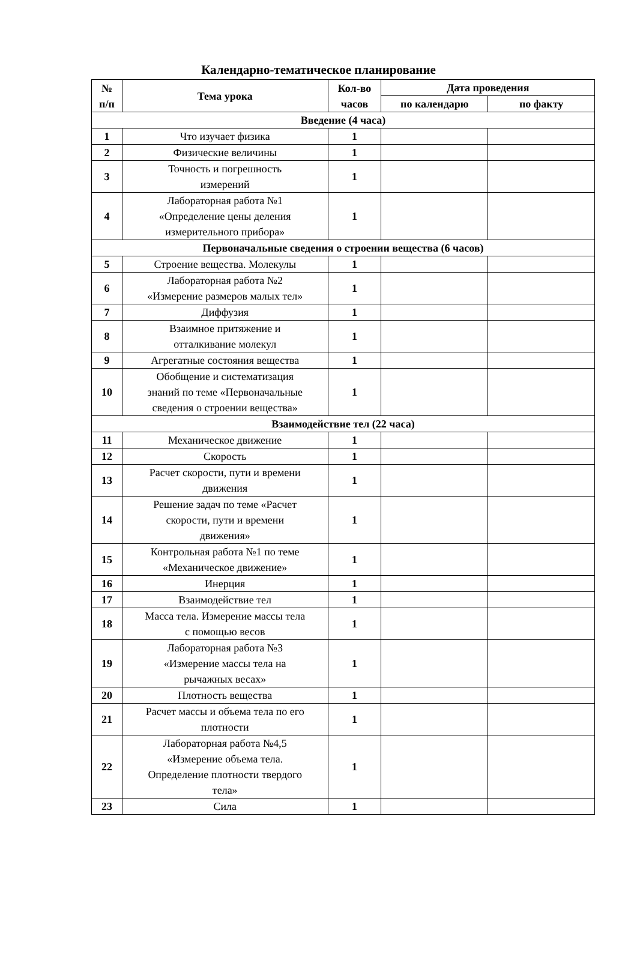Календарно-тематическое планирование
| № п/п | Тема урока | Кол-во часов | Дата проведения | |
| --- | --- | --- | --- | --- |
| | | | по календарю | по факту |
| Введение (4 часа) | | | | |
| 1 | Что изучает физика | 1 | | |
| 2 | Физические величины | 1 | | |
| 3 | Точность и погрешность измерений | 1 | | |
| 4 | Лабораторная работа №1 «Определение цены деления измерительного прибора» | 1 | | |
| Первоначальные сведения о строении вещества (6 часов) | | | | |
| 5 | Строение вещества. Молекулы | 1 | | |
| 6 | Лабораторная работа №2 «Измерение размеров малых тел» | 1 | | |
| 7 | Диффузия | 1 | | |
| 8 | Взаимное притяжение и отталкивание молекул | 1 | | |
| 9 | Агрегатные состояния вещества | 1 | | |
| 10 | Обобщение и систематизация знаний по теме «Первоначальные сведения о строении вещества» | 1 | | |
| Взаимодействие тел (22 часа) | | | | |
| 11 | Механическое движение | 1 | | |
| 12 | Скорость | 1 | | |
| 13 | Расчет скорости, пути и времени движения | 1 | | |
| 14 | Решение задач по теме «Расчет скорости, пути и времени движения» | 1 | | |
| 15 | Контрольная работа №1 по теме «Механическое движение» | 1 | | |
| 16 | Инерция | 1 | | |
| 17 | Взаимодействие тел | 1 | | |
| 18 | Масса тела. Измерение массы тела с помощью весов | 1 | | |
| 19 | Лабораторная работа №3 «Измерение массы тела на рычажных весах» | 1 | | |
| 20 | Плотность вещества | 1 | | |
| 21 | Расчет массы и объема тела по его плотности | 1 | | |
| 22 | Лабораторная работа №4,5 «Измерение объема тела. Определение плотности твердого тела» | 1 | | |
| 23 | Сила | 1 | | |